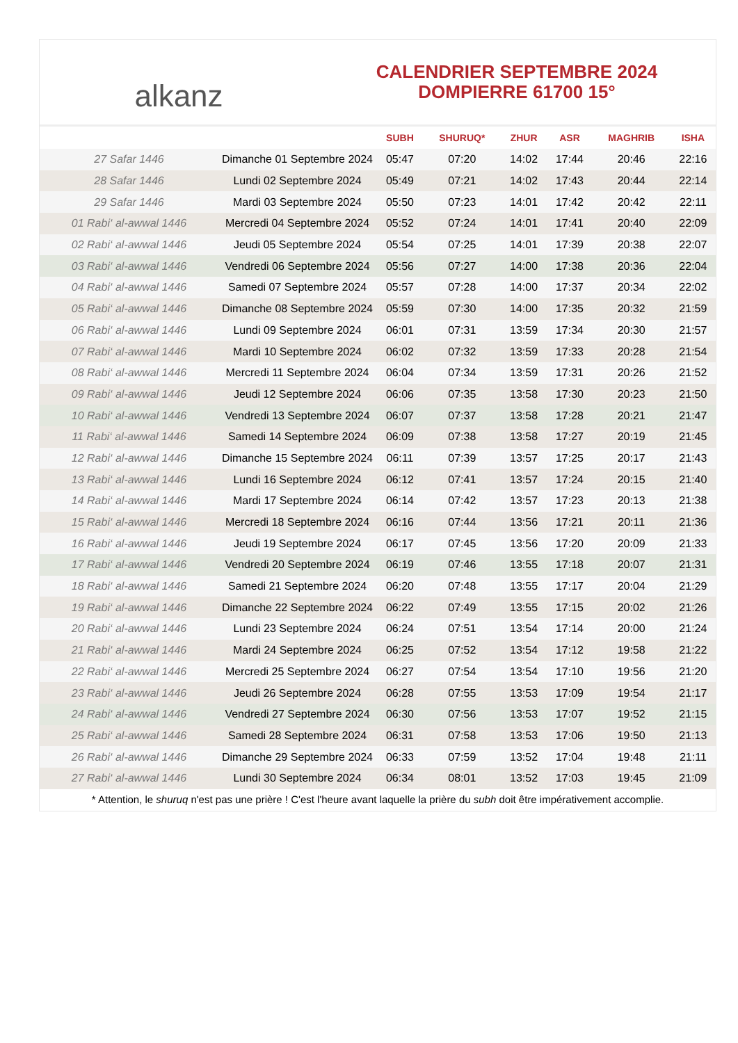alkanz
CALENDRIER SEPTEMBRE 2024
DOMPIERRE 61700 15°
| | | SUBH | SHURUQ* | ZHUR | ASR | MAGHRIB | ISHA |
| --- | --- | --- | --- | --- | --- | --- | --- |
| 27 Safar 1446 | Dimanche 01 Septembre 2024 | 05:47 | 07:20 | 14:02 | 17:44 | 20:46 | 22:16 |
| 28 Safar 1446 | Lundi 02 Septembre 2024 | 05:49 | 07:21 | 14:02 | 17:43 | 20:44 | 22:14 |
| 29 Safar 1446 | Mardi 03 Septembre 2024 | 05:50 | 07:23 | 14:01 | 17:42 | 20:42 | 22:11 |
| 01 Rabi‘ al-awwal 1446 | Mercredi 04 Septembre 2024 | 05:52 | 07:24 | 14:01 | 17:41 | 20:40 | 22:09 |
| 02 Rabi‘ al-awwal 1446 | Jeudi 05 Septembre 2024 | 05:54 | 07:25 | 14:01 | 17:39 | 20:38 | 22:07 |
| 03 Rabi‘ al-awwal 1446 | Vendredi 06 Septembre 2024 | 05:56 | 07:27 | 14:00 | 17:38 | 20:36 | 22:04 |
| 04 Rabi‘ al-awwal 1446 | Samedi 07 Septembre 2024 | 05:57 | 07:28 | 14:00 | 17:37 | 20:34 | 22:02 |
| 05 Rabi‘ al-awwal 1446 | Dimanche 08 Septembre 2024 | 05:59 | 07:30 | 14:00 | 17:35 | 20:32 | 21:59 |
| 06 Rabi‘ al-awwal 1446 | Lundi 09 Septembre 2024 | 06:01 | 07:31 | 13:59 | 17:34 | 20:30 | 21:57 |
| 07 Rabi‘ al-awwal 1446 | Mardi 10 Septembre 2024 | 06:02 | 07:32 | 13:59 | 17:33 | 20:28 | 21:54 |
| 08 Rabi‘ al-awwal 1446 | Mercredi 11 Septembre 2024 | 06:04 | 07:34 | 13:59 | 17:31 | 20:26 | 21:52 |
| 09 Rabi‘ al-awwal 1446 | Jeudi 12 Septembre 2024 | 06:06 | 07:35 | 13:58 | 17:30 | 20:23 | 21:50 |
| 10 Rabi‘ al-awwal 1446 | Vendredi 13 Septembre 2024 | 06:07 | 07:37 | 13:58 | 17:28 | 20:21 | 21:47 |
| 11 Rabi‘ al-awwal 1446 | Samedi 14 Septembre 2024 | 06:09 | 07:38 | 13:58 | 17:27 | 20:19 | 21:45 |
| 12 Rabi‘ al-awwal 1446 | Dimanche 15 Septembre 2024 | 06:11 | 07:39 | 13:57 | 17:25 | 20:17 | 21:43 |
| 13 Rabi‘ al-awwal 1446 | Lundi 16 Septembre 2024 | 06:12 | 07:41 | 13:57 | 17:24 | 20:15 | 21:40 |
| 14 Rabi‘ al-awwal 1446 | Mardi 17 Septembre 2024 | 06:14 | 07:42 | 13:57 | 17:23 | 20:13 | 21:38 |
| 15 Rabi‘ al-awwal 1446 | Mercredi 18 Septembre 2024 | 06:16 | 07:44 | 13:56 | 17:21 | 20:11 | 21:36 |
| 16 Rabi‘ al-awwal 1446 | Jeudi 19 Septembre 2024 | 06:17 | 07:45 | 13:56 | 17:20 | 20:09 | 21:33 |
| 17 Rabi‘ al-awwal 1446 | Vendredi 20 Septembre 2024 | 06:19 | 07:46 | 13:55 | 17:18 | 20:07 | 21:31 |
| 18 Rabi‘ al-awwal 1446 | Samedi 21 Septembre 2024 | 06:20 | 07:48 | 13:55 | 17:17 | 20:04 | 21:29 |
| 19 Rabi‘ al-awwal 1446 | Dimanche 22 Septembre 2024 | 06:22 | 07:49 | 13:55 | 17:15 | 20:02 | 21:26 |
| 20 Rabi‘ al-awwal 1446 | Lundi 23 Septembre 2024 | 06:24 | 07:51 | 13:54 | 17:14 | 20:00 | 21:24 |
| 21 Rabi‘ al-awwal 1446 | Mardi 24 Septembre 2024 | 06:25 | 07:52 | 13:54 | 17:12 | 19:58 | 21:22 |
| 22 Rabi‘ al-awwal 1446 | Mercredi 25 Septembre 2024 | 06:27 | 07:54 | 13:54 | 17:10 | 19:56 | 21:20 |
| 23 Rabi‘ al-awwal 1446 | Jeudi 26 Septembre 2024 | 06:28 | 07:55 | 13:53 | 17:09 | 19:54 | 21:17 |
| 24 Rabi‘ al-awwal 1446 | Vendredi 27 Septembre 2024 | 06:30 | 07:56 | 13:53 | 17:07 | 19:52 | 21:15 |
| 25 Rabi‘ al-awwal 1446 | Samedi 28 Septembre 2024 | 06:31 | 07:58 | 13:53 | 17:06 | 19:50 | 21:13 |
| 26 Rabi‘ al-awwal 1446 | Dimanche 29 Septembre 2024 | 06:33 | 07:59 | 13:52 | 17:04 | 19:48 | 21:11 |
| 27 Rabi‘ al-awwal 1446 | Lundi 30 Septembre 2024 | 06:34 | 08:01 | 13:52 | 17:03 | 19:45 | 21:09 |
* Attention, le shuruq n'est pas une prière ! C'est l'heure avant laquelle la prière du subh doit être impérativement accomplie.